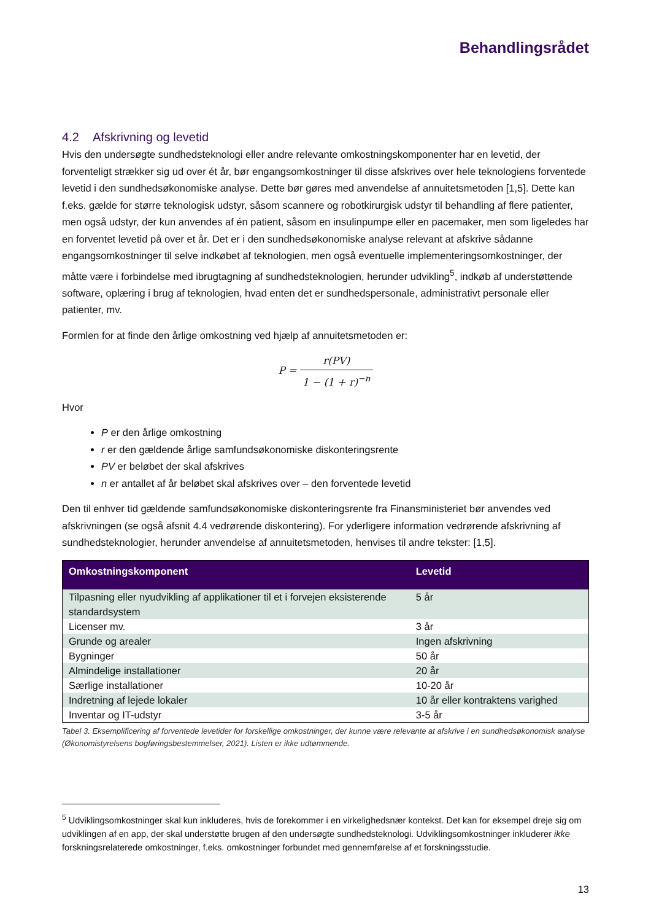Behandlingsrådet
4.2 Afskrivning og levetid
Hvis den undersøgte sundhedsteknologi eller andre relevante omkostningskomponenter har en levetid, der forventeligt strækker sig ud over ét år, bør engangsomkostninger til disse afskrives over hele teknologiens forventede levetid i den sundhedsøkonomiske analyse. Dette bør gøres med anvendelse af annuitetsmetoden [1,5]. Dette kan f.eks. gælde for større teknologisk udstyr, såsom scannere og robotkirurgisk udstyr til behandling af flere patienter, men også udstyr, der kun anvendes af én patient, såsom en insulinpumpe eller en pacemaker, men som ligeledes har en forventet levetid på over et år. Det er i den sundhedsøkonomiske analyse relevant at afskrive sådanne engangsomkostninger til selve indkøbet af teknologien, men også eventuelle implementeringsomkostninger, der måtte være i forbindelse med ibrugtagning af sundhedsteknologien, herunder udvikling<sup>5</sup>, indkøb af understøttende software, oplæring i brug af teknologien, hvad enten det er sundhedspersonale, administrativt personale eller patienter, mv.
Formlen for at finde den årlige omkostning ved hjælp af annuitetsmetoden er:
P = r(PV) 1 − (1 + r)<sup>−n</sup>
Hvor
P er den årlige omkostning
r er den gældende årlige samfundsøkonomiske diskonteringsrente
PV er beløbet der skal afskrives
n er antallet af år beløbet skal afskrives over – den forventede levetid
Den til enhver tid gældende samfundsøkonomiske diskonteringsrente fra Finansministeriet bør anvendes ved afskrivningen (se også afsnit 4.4 vedrørende diskontering). For yderligere information vedrørende afskrivning af sundhedsteknologier, herunder anvendelse af annuitetsmetoden, henvises til andre tekster: [1,5].
| Omkostningskomponent | Levetid |
| --- | --- |
| Tilpasning eller nyudvikling af applikationer til et i forvejen eksisterende standardsystem | 5 år |
| Licenser mv. | 3 år |
| Grunde og arealer | Ingen afskrivning |
| Bygninger | 50 år |
| Almindelige installationer | 20 år |
| Særlige installationer | 10-20 år |
| Indretning af lejede lokaler | 10 år eller kontraktens varighed |
| Inventar og IT-udstyr | 3-5 år |
Tabel 3. Eksemplificering af forventede levetider for forskellige omkostninger, der kunne være relevante at afskrive i en sundhedsøkonomisk analyse (Økonomistyrelsens bogføringsbestemmelser, 2021). Listen er ikke udtømmende.
<sup>5</sup> Udviklingsomkostninger skal kun inkluderes, hvis de forekommer i en virkelighedsnær kontekst. Det kan for eksempel dreje sig om udviklingen af en app, der skal understøtte brugen af den undersøgte sundhedsteknologi. Udviklingsomkostninger inkluderer ikke forskningsrelaterede omkostninger, f.eks. omkostninger forbundet med gennemførelse af et forskningsstudie.
13